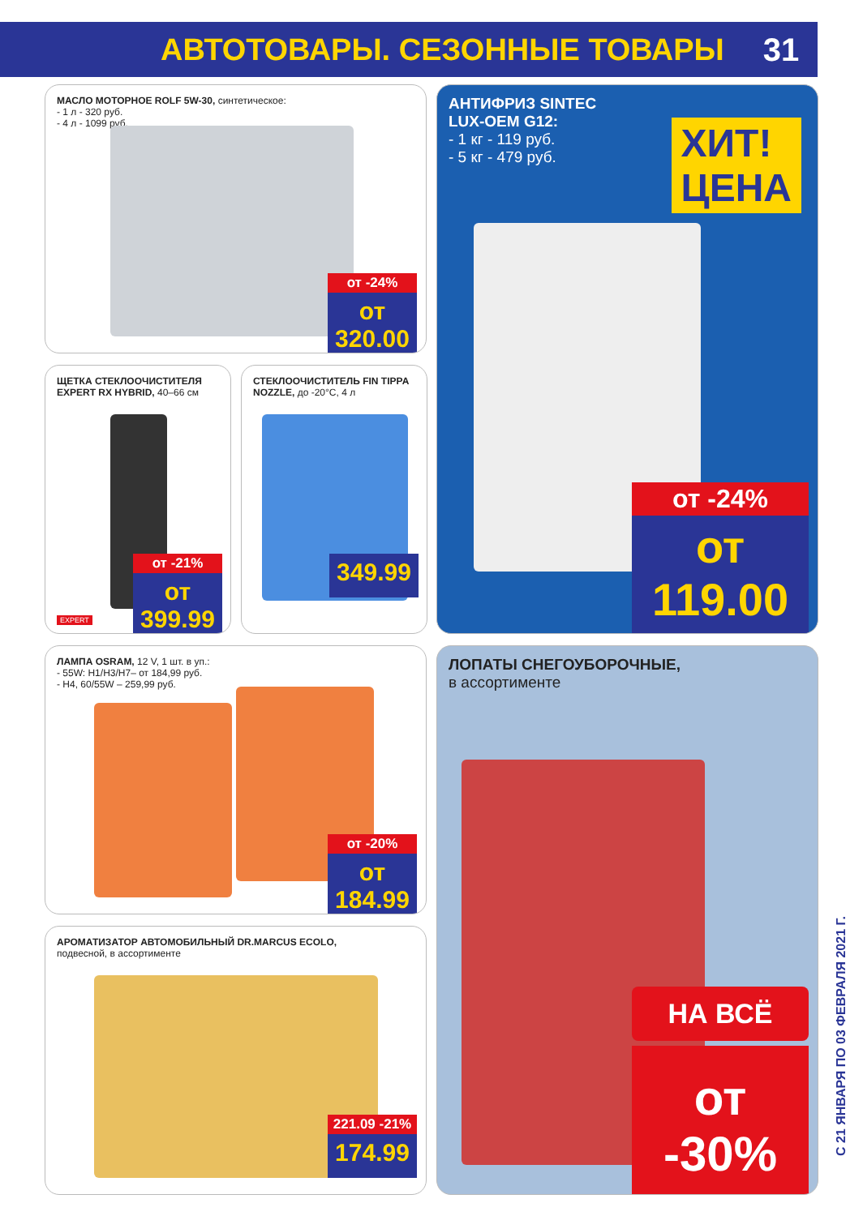АВТОТОВАРЫ. СЕЗОННЫЕ ТОВАРЫ 31
МАСЛО МОТОРНОЕ ROLF 5W-30, синтетическое:
- 1 л - 320 руб.
- 4 л - 1099 руб.
от -24%
от 320.00
АНТИФРИЗ SINTEC
LUX-OEM G12:
- 1 кг - 119 руб.
- 5 кг - 479 руб.
ХИТ!
ЦЕНА
от -24%
от 119.00
ЩЕТКА СТЕКЛООЧИСТИТЕЛЯ EXPERT RX HYBRID, 40–66 см
от -21%
от 399.99
EXPERT
СТЕКЛООЧИСТИТЕЛЬ FIN TIPPA NOZZLE, до -20°С, 4 л
349.99
ЛАМПА OSRAM, 12 V, 1 шт. в уп.:
- 55W: H1/H3/H7– от 184,99 руб.
- H4, 60/55W – 259,99 руб.
от -20%
от 184.99
ЛОПАТЫ СНЕГОУБОРОЧНЫЕ,
в ассортименте
НА ВСЁ
от -30%
АРОМАТИЗАТОР АВТОМОБИЛЬНЫЙ DR.MARCUS ECOLO,
подвесной, в ассортименте
221.09 -21%
174.99
С 21 ЯНВАРЯ ПО 03 ФЕВРАЛЯ 2021 Г.